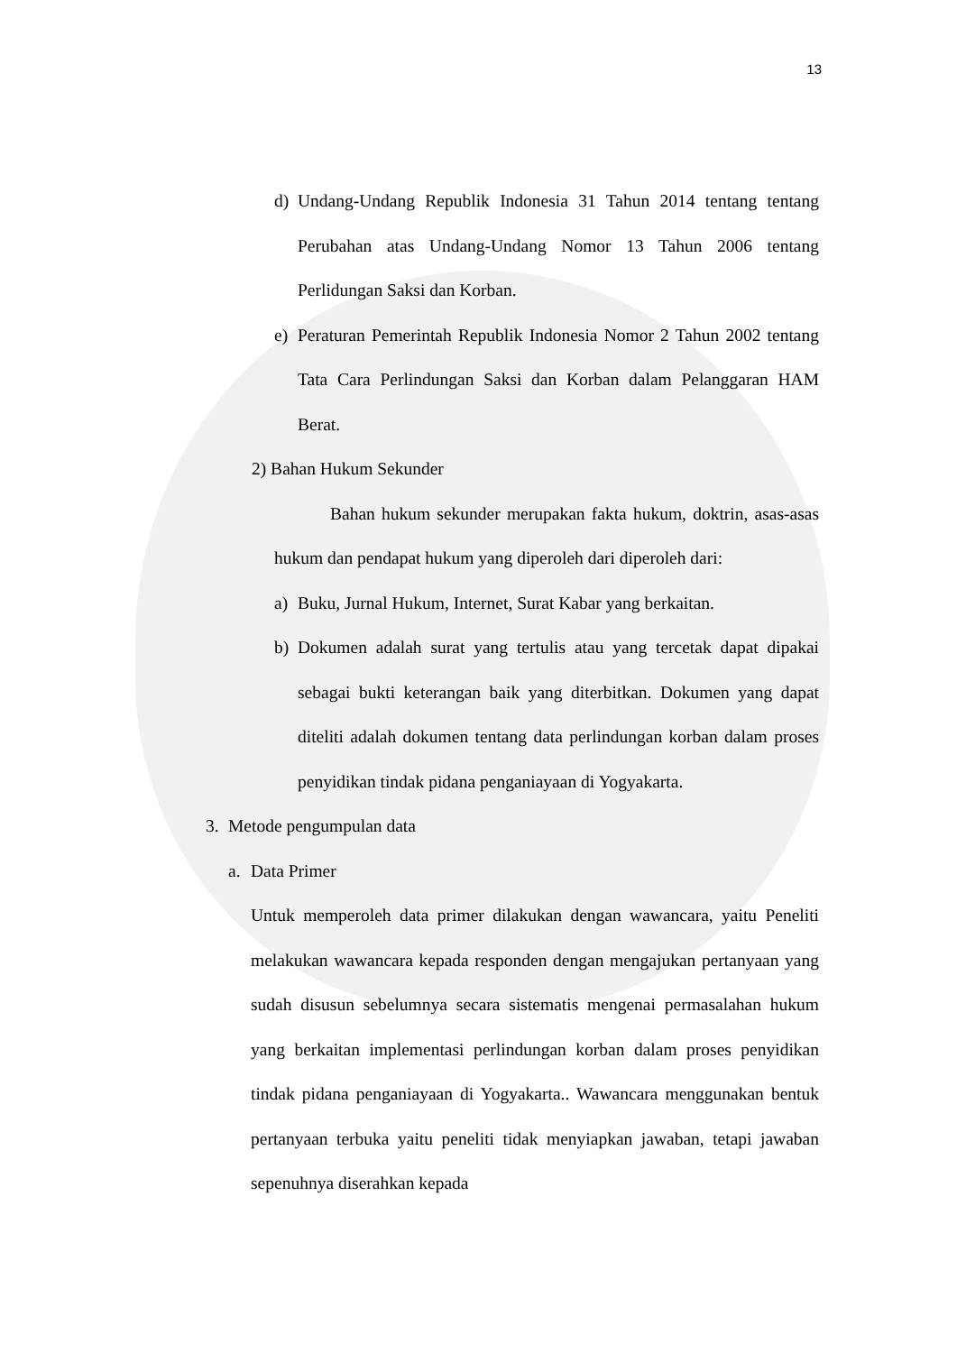13
d) Undang-Undang Republik Indonesia 31 Tahun 2014 tentang tentang Perubahan atas Undang-Undang Nomor 13 Tahun 2006 tentang Perlidungan Saksi dan Korban.
e) Peraturan Pemerintah Republik Indonesia Nomor 2 Tahun 2002 tentang Tata Cara Perlindungan Saksi dan Korban dalam Pelanggaran HAM Berat.
2) Bahan Hukum Sekunder
Bahan hukum sekunder merupakan fakta hukum, doktrin, asas-asas hukum dan pendapat hukum yang diperoleh dari diperoleh dari:
a) Buku, Jurnal Hukum, Internet, Surat Kabar yang berkaitan.
b) Dokumen adalah surat yang tertulis atau yang tercetak dapat dipakai sebagai bukti keterangan baik yang diterbitkan. Dokumen yang dapat diteliti adalah dokumen tentang data perlindungan korban dalam proses penyidikan tindak pidana penganiayaan di Yogyakarta.
3. Metode pengumpulan data
a. Data Primer
Untuk memperoleh data primer dilakukan dengan wawancara, yaitu Peneliti melakukan wawancara kepada responden dengan mengajukan pertanyaan yang sudah disusun sebelumnya secara sistematis mengenai permasalahan hukum yang berkaitan implementasi perlindungan korban dalam proses penyidikan tindak pidana penganiayaan di Yogyakarta.. Wawancara menggunakan bentuk pertanyaan terbuka yaitu peneliti tidak menyiapkan jawaban, tetapi jawaban sepenuhnya diserahkan kepada